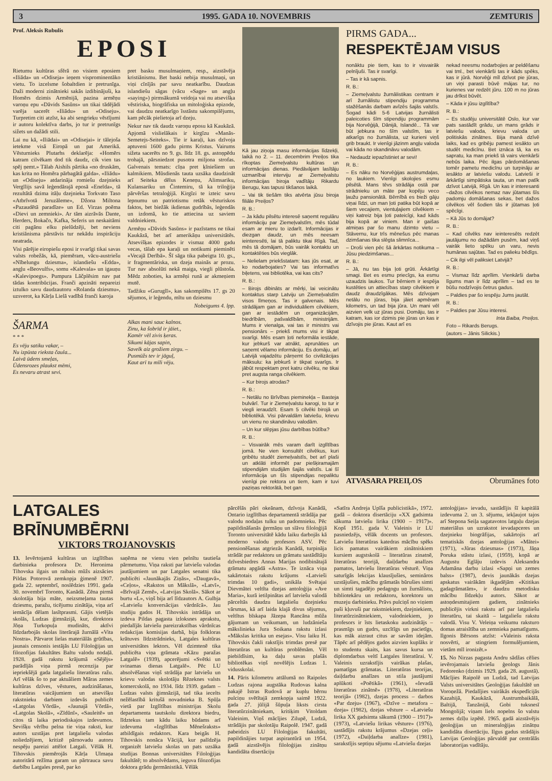3 1995. GADA 10. NOVEMBRIS ZEMTURIS
Prof. Aleksis Rubulis
EPOSI
Rietumu kultūras sfērā no visiem eposiem «Iliāda» un «Odiseja» ieņem visprominentāko vietu. To izcelsme šobaltdien ir pretrunīga. Daži moderni zinātnieki sakās izdibinājuši, ka Homērs dzimis Armēnijā, pazina armēņu varoņu epu «Dāvids Sasūns» un tikai tādējādi varēja sacerēt «Iliādu» un «Odiseju». Turpretim citi atzīst, ka abi sengrieķu vēstījumi ir autoru kolektīva darbs, jo tur ir pretrunīgs sižets un dažādi stili.
Lai nu kā, «Iliādai» un «Odisejai» ir tālejoša ietekme visā Eiropā un pat Amerikā. Vēsturnieks Plutarhs deklarēja: «Homērs katram cilvēkam dod tik daudz, cik vien tas spēj ņemt.» Tālab Aishils pārtika «no druskām, kas krita no Homēra pārbagātā galda». «Iliādu» un «Odiseju» atdarināja romiešu dzejnieks Vergīlijs savā leģendārajā eposā «Eneīda», tā rezultātā dzima itāļu dzejnieka Torkvato Taso «Atbrīvotā Jeruzāleme», Džona Miltona «Pazaudētā paradīze» un Ed. Virzas poēma «Dievi un zemnieki». Ar tām aizrāvās Dante, Herders, Bokačo, Kafka, Seferis un neskaitāmi citi pagānu elku pielūdzēji, bet neviens kristiānisma pārstāvis tur nekādu inspirāciju neatrada.
Visi pārējie eiropiešu eposi ir svarīgi tikai savas valsts robežās, kā, piemēram, vācu-austriešu «Nībelungu dziesma», islandiešu «Edda», angļu «Beovulfs», somu «Kalevala» un igauņu «Kalevipoegs». Pumpura Lāčplēsim nav pat tādas kontribūcijas. Franči apzināti nepareizi iztulko savu daudzautoru «Rolanda dziesmu», uzsverot, ka Kārļa Lielā vadībā franči karoja
pret basku musulmaņiem, resp., aizstāvēja kristiānismu. Bet baski nebija musulmaņi, un viņi cīnījās par savu neatkarību. Daudzas islandiešu sāgas (vācu «Sage» un angļu «saying») pirmsākumā veidoja vai nu atsevišķa vēstiriska, biogrāfiska un mitoloģiska epizode, vai daudzu neatkarīgo īsstāstu sakompilējums, kam pēcāk pielietoja arī dzeju.
Nekur nav tik daudz varoņu eposu kā Kaukāzā. Apjomā vislielākais ir kirgīzu «Manās-Semetejs-Seiteks». Tie ir karaļi, kas dzīvoja aptuveni 1600 gadu pirms Kristus. Vairums sižeta sacerēts no 9. gs. līdz 18. gs. astoņpēdu trohajā, pārsniedzot pusotra miljona strofas. Galvenais temats: cīņa pret ķīniešiem un kalmikiem. Mūsdienās tauta uzsāka daudzināt arī Seiteka dēlus Keneņu, Alimsariku, Kulansariku un Čintemiru, tā ka triloģija pārvēršas tetraloģijā. Kirgīzi te izteic savu lepnumu un patriotismu retāk vēsturiskos faktos, bet biežāk ikdienas gudrībās, leģendās un izdomā, ko tie attiecina uz saviem valdniekiem.
Armēņu «Dāvids Sasūns» ir pazīstams ne tikai Kaukāzā, bet arī amerikāņu universitātēs. Atsevišķas epizodes ir vismaz 4000 gadu vecas, tālab epa karaļi un notikumi pieminēti «Vecajā Derībā». Šī sāga tika pabeigta 10. gs., ir fragmentāriska, un dzeja mainās ar prozu. Tur nav absolūti nekā maiga, viegli plūstoša. Mēdz zoboties, ka armēņi runā ar akmeņiem mutē.
Tadžiku «Guruglī», kas sakompilēts 17. gs 20 sējumos, ir leģendu, mītu un dziesmu
Nobeigums 4. lpp.
ŠARMA
* * *
Es vēju satiku vakar, –
Nu izpūsta rieksta čaula...
Laivā ūdens smeļas,
Ūdensrozes plaukst mēmi,
Es nevaru atrast sevi.
Alkas mani sauc kalnos.
Zinu, ka šobrīd ir jāiet.,
Kamēr vēl zivis ķeras.
Sīkumi kājas sapin,
Savelk aiz grožiem zirgu. –
Pusmūžs tev ir jāguļ,
Kaut arī tu mīli vēju.
Kā jau ziņoja masu informācijas līdzekļi, laikā no 2. – 11. decembrim Preiļos tika rīkoptas Ziemeļvalstu kultūras un informācijas dienas. Piedāvājam lasītāju uzmanībai interviju ar Ziemeļvalstu informācijas biroja vadītāju Rikardu Berugu, kas tapusi tikšanos laikā.
– Vai tik tiešām tiks atvērta jūsu biroja filiāle Preiļos?
R. B.:
– Ja kādu pilsētu interesē saņemt regulāru informāciju par Ziemeļvalstīm, mēs tūdal esam ar mieru to izdarīt. Informācijas ir diezgan daudz, un mēs neesam ieinteresēti, lai tā paliktu tikai Rīgā. Tad, mēs tā domājam, būs vairāk kontaktu un kontaktēties būs vieglāk.
– Nelielam priekšstatam: kas jūs esat, ar ko nodarbojaties? Vai tas informatīvs biļetens, vai bibliotēka, vai kas cits?
R. B.:
– Birojs dibināts ar mērķi, lai veicinātu kontaktus starp Latviju un Ziemeļvalstīm visos līmeņos. Tas ir galvenais. Mēs strādājam gan ar individuāliem cilvēkiem, gan ar iestādēm un organizācijām, biedrībām, pašvaldībām, ministrijām. Mums ir vienalga, vai tas ir ministrs vai pensionārs – priekš mums visi ir tikpat svarīgi. Mēs esam ļoti neformāla iestāde, kur jebkurš var atnākt, aprunāties un saņemt vēlamo informāciju. Es domāju, arī Latvijā vajadzētu pārņemt šo civilizācijas māksulu: ka jebkurš ir tikpat svarīgs. Ir jābūt respektam pret katru cilvēku, ne tikai pret augsta ranga cilvēkiem.
– Kur birojs atrodas?
R. B.:
– Netālu no Brīvības pieminekļa – Basteja bulvārī. Tur ir Ziemeļvalstu karogi, to tur ir viegli ieraudzīt. Esam 5 cilvēki birojā un bibliotēkā. Visi pārvaldām latviešu, krievu un vienu no skandināvu valodām.
– Un kur slēpjas jūsu darbības būtība?
R. B.:
– Visvairāk mēs varam darīt izglītības jomā. Ne vien konsultēt cilvēkus, kuri gribētu studēt ziemeļvalstīs, bet arī plaši un atklāti informēt par piešķiramajām stipendijām studijām šajās valstīs. Lai šī informācija un šīs stipendijas nepaliktu vienīgi pie rektora un tiem, kam ir tuvi paziņas rektorātā, bet gan
PIRMS GADA...
RESPEKTĒJAM VISUS
nonāktu pie tiem, kas to ir visvairāk pelnījuši. Tas ir svarīgi.
– Tas ir kā sapnis.
R. B.:
– Ziemeļvalstu žurnālistikas centram ir arī žurnālistu stipendiju programma stažēšanās darbam avīzēs šajās valstīs. Šogad kādi 5-6 Latvijas žurnālisti paleicoties šīm stipendiju programmām bija Norvēģijā, Dānijā, Islandē... Tā var būt jebkura no šīm valstīm, tas ir atkarīgs no žurnālista, uz kurieni viņš grib braukt. Ir vienīgi jāzinm angļu valoda vai kāda no skandināvu valodām.
– Nedaudz iepazīstiniet ar sevi!
R. B.:
– Es nāku no Norvēģijas austrumdaļas, no laukiem. Vienīgi skolojies esmu pilsētā. Mans tēvs strādāja ostā par strādnieku un māte par kopēju veco ļaužu pansionātā. Bērnībā es bieži gāju viņai līdzi, un man ļoti patika būt kopā ar šiem vecajiem, vientuļajiem cilvēkiem – viņi katreiz bija ļoti pateicīgi, kad kāds bija kopā ar viniem. Man ir gaišas atmiņas par šo manu dzimto vietu – Stāvernu, kur trīs mēnešus pēc manas dzimšanas tika slēgta slimnīca...
– Droši vien pēc šā ārkārtas notikuma – Jūsu piedzimšanas...
R. B.:
– Jā, nu tas bija ļoti grūti. Ārkārtīgi smagi. Bet es esmu priecīgs, ka esmu uzaudzis laukos. Tur bērniem ir iespēja kustēties un attiecības starp cilvēkiem ir daudz draudzīgākas. Mēs dzīvojam netālu no jūras, bija jāiet apmēram kilometrs, un tad bija jūra. Un mani vēl aizvien velk uz jūras pusi. Domāju, tas ir katram, kas ior dzimis pie jūras un kas ir dzīvojis pie jūras. Kaut arī es
nekad neesmu nodarbojies ar peldēšanu vai tml., bet vienkārši tas ir kāds spēks, kas ir jūrā. Norvēģi mīl dzīvot pie jūras, un viņi parasti būvē mājas tur, no kurienes var redzēt jūru. 100 m no jūras jau drīkst būvēt.
– Kāda ir jūsu izglītība?
R. B.:
– Es studēju universitātē Oslo, kur var pats sastādīt grādu, un mans grāds ir latviešu valoda, krievu valoda un politiskās zinātnes. Bija manā dzīvē laiks, kad es gribēju pamest iesākto un studēt medicīnu. Bet iznāca tā, ka es sapratu, ka man priekš tā vairs vienkārši nebūs laika. Pēc ilgas pārdomāšanas tomēr pametu medicīnu un turpināju ar iesākto ar latviešu valodu. Latvieši ir ārkārtīgi simpātiska tauta, un man patīk dzīvot Latvijā, Rīgā. Un kas ir interesanti –dažos cilvēkos nemaz nav jūtamas šīs padomju domāšanas sekas, bet dažos cilvēkos vēl šodien tās ir jūtamas ļoti spēcīgi.
– Kā Jūs to domājat?
R. B.:
– Kad cilvēks nav ieinteresēts redzēt jautājumu no dažādām pusēm, kad viņš vairāk lieto spēku un varu, nevis humānas sajūtas. Tad es palieku bēdīgs.
– Cik ilgi vēl paliksiet Latvijā?
R. B.:
– Vismaz līdz aprīlim. Vienkārši darba līgums man ir līdz aprīlim – tad es te būšu nodzīvojis četrus gadus.
– Paldies par šo iespēju Jums jautāt.
R. B.:
– Paldies par Jūsu interesi.
Inta Baiba, Preiļos.
Foto – Rikards Berugs.
(autors – Jānis Silickis.)
ATVASARA PREIĻOS Obrumānes foto
LATGALES BRĪNUMBĒRNI
VIKTORS TROJANOVSKIS
13. Ievērtojamā kultūras un izglītības darbinieka profesora Dr. Heronima Tihovska ilgais un raibais mūžs aizsācies Pildas Potorovā zemkopja ģimenē 1907. gada 22. septembrī, noslēdzies 1991. gada 30. novembrī Toronto, Kanādā. Zēna pirmā skolotāja bija māte, neizsmeļama tautas dziesmu, paražu, ticējumu zinātāja, viņa arī iemācīja dēlam lasītprasmi. Gājis vietējās skolās, Ludzas ģimnāzijā, kur, direktora Jōņa Turkopuļa mudināts, aktīvi līdzdarbojās skolas literārajā žurnālā «Vita Nostra». Pārvarot lielas materiālās grūtības, jaunais censonis iestājās LU Filoloģijas un filozofijas fakultātes Baltu valodu nodaļā. 1928. gadā rakstu krājumā «Sējējs» parādījās viņa pirmā recenzija par iepriekšējā gada latgaliešu literatūras ražu. Arī vēlāk šo to par aktuāliem Māras zemes kultūras dzīves, vēstures, audzināšanas, literatūras vaicājumiem un atsevišķu rakstnieku darbiem izdevās publicēt «Latgolas Vōrdā», «Jaunajā Vōrdā», «Latgolas Skolā», «Zīdūnī», «Sauleitē» un citos tā laika periodiskajos izdevumos. Sevišķu vērību pelna tie viņa raksti, kur autors uzstājas pret latgaliešu valodas noliedzējiem, kritizē pārnovadu autoru nespēju pareizi attēlot Latgali. Vēlāk H. Tihovskis piemērojās Kārļa Ulmaņa autoritārā režīma garam un pārtrauca savu darbību Latgales presē, par ko
saņēma ne vienu vien pelnītu tautieša pārmetumu. Viņa raksti par latviešu valodas jautājumiem un par Latgales senatni tika publicēti «Jaunākajās Ziņās», «Daugavā», «Ceļos», «Rakstos un Mākslā», «Latvī», «Brīvajā Zemē», «Latvijas Skolā». Sākot ar burtu «L», viņš bija arī līdzautors A. Gulbja «Latviešu konversācijas vārdnīcā». Jau studiju gados H. Tihovskis istrādāja un izdeva Pildas pagasta izloksnes aprakstu, piedalījās latviešu pareizrakstības vārdnīcas redakcijas komisijas darbā, bija folkloras krātuves līdzstrādnieks, Latgales kultūras universitātes lektors. Vēl dzimtenē tika publicēta viņa grāmata «Kāzu paražas Latgalē» (1939), apcerējumi «Svētki un svinamas dienas Latgalē». Pēc LU absolvēšanas viņš strādāja par latviešu un krievu valodas skolotāju Rēzeknes valsts komercskolā, no 1934. līdz 1939. gadam – Ludzas valsts ģimnāzijā, tad tika iecelts nežēlastībā kritušā novadnieka B. Spūļa vietā par Izglītības ministrijas Skolu departamenta tautskolu direktora biedru, līdztekus tam kādu laiku būdams arī izdevuma «Izglītības Mēnešraksts» atbildīgais redaktors. Kara beigās H. Tihovskis nonāca Vācijā, kur palīdzēja organizēt latviešu skolas un pats uzsāka studijas Bonnas universitātes Filoloģijas fakultātē; to absolvēdams, ieguva filozofijas doktora grādu ģermānistikā. Vēlāk
pārcēlās pāri okeānam, dzīvoja Kanādā, Ontario izglītības departamentā strādāja par valodu nodaļas tulku un padomnieku. Pēc papildināšanās ģermāņu un slāvu filoloģijā Toronto universitātē kādu laiku darbojās kā moderno valodu profesors ASV. Pēc pensionēšanas atgriezās Kanādā, turpināja strādāt par redaktoru un grāmatu sastādītāju dzīvesbiedres Annas Marijas nodibinātajā grāmatu apgādā «Astra». Te iznāca viņa sakārtotais rakstu krājums «Latvieši trimdas 10 gadi», unikāla Svētajai Dievmātei veltīta dzejas antoloģija «Ave Maria», kurā ietilpinātas arī latviešu valodā pārceltās daudzu latgaliešu dzejnieku vārsmas, kā arī laida klajā divus sējumus, veltītus bīskapa Jāzepa Rancāna mūža gājumam un veikumam, un ludzānieša mākslinieka Jura Soikana rakstu izlasi «Mākslas kritika un esejas». Visu laiku H. Tihovskis čakli rakstījis trimdas presē par literatūras un kultūras problēmām. Vēl piebildīsim, ka daļu savas plašās bibliotēkas viņš novēlējis Ludzas 1. vidusskolai.
14. Pāris kilometru attālumā no Raipoles Ludzas rajona augstāka Rudovas kalna pakajē Istras Rudovā ar kuplu bērnu pulciņu svētītajā zemkopja saimē 1922. gada 27. jūlijā šūpuļa liksts cirsta literatūrzinātniekam, kritiķim Vitoldam Valeinim. Viņš mācījies Zilupē, Ludzā, strādājis par skolotāju Raipolē. 1947. gadā pabeidzis LU Filoloģijas fakultāti, papildinājies turpat aspirantūrā un 1954. gadā aizstāvējis filoloģijas zinātņu kandidāta disertāciju
«Satīra Andreja Upīša publicistikā», 1972. gadā – doktora disertāciju «XX gadsimta sākuma latviešu lirika (1900 – 1917)». Kopš 1951. gada V. Valeinis ir LU pasniedzējs, vēlāk docents un profesors. Latviešu literatūras katedras mācību spēks licis pamatus vairākiem zinātniskiem kursiem augstskolā – literatūras zinatnē, literatūras teorijā, daiļdarbu analīzes pamatos, latviešu literatūras vēsturē. Viņa saturīgās lekcijas klausījušies, semināros uzstājušies, mācību grāmatās būrušies simti un simti tagadējo pedagogu un žurnālistu, bibliotekāru un redaktoru, korektoru un muzeju darbinieku. Prāvs pulciņš no viņiem paši kļuvuši par rakstniekiem, dzejniekiem, literatūrzinātniekiem, valodniekiem, jo profesors ir īsts lietaskoku audzinātājs – prasmīgs un gudrs, uzcītīgs un pacietīgs, kas māk aizraut citus ar savām idejām. Tāpēc arī pēdējos gados aizvien kuplāks ir to studentu skaits, kas savus kursa un diplomdarbus veltī Latgales literatūrai. V. Valeinis uzrakstījis vairākas plašas, pamatīgas grāmatas. Literatūras teorijas, daiļdarbu analīzes un stila jautājumi aplūkoti «Poētikā» (1961), «Ievadā literatūras zinātnē» (1978), «Literatūras teorijā» (1982), dzejas process – darbos «Par dzeju» (1967), «Dzīve – metafora – dzeja» (1982), dzejas vēsture – «Latviešu lirika XX gadsimta sākumā (1900 – 1917)» (1973), «Latviešu lirikas vēsture» (1976), sastādījis rakstu krājumus «Dzejas ceļi» (1972), «Daiļdarba analīze» (1981), sarakstījis septiņu sējumu «Latviešu dzejas
antoloģijas» ievadu, sastādījis šī kapitālā izdevuma 2. un 3. sējumu, iekļaujot tajos arī Stepona Seiļa sagatavotos latgaļu dzejas materiālus un uzrakstot ievadapceres un dzejnieku biogrāfijas, sakārtojis arī tematiskās dzejas antoloģijas «Mātei» (1971), «Jūras dziesmas» (1973), Jāņa Poruka stāstu izlasi, (1959), kopā ar Augustu Eglāju izdevis Aleksandra Adamāna darbu izlasi «Sapņi un zemes balss» (1987), devis jaunākās dzejas apskatus vairākām ikgadējām «Ktitikas gadagrāmatām», ir daudzu metodisku mācību līdzekļu autors. Sākot ar astoņdesmitajiem gadiem, zinātnieks publicējis virkni rakstu arī par latgaliešu literatūru, tai skaitā – latgaliešu rakstu valodā. Visu V. Veleiņa veikumu raksturo domas atraisītība un zemnieka pamatīgums. Ilgonis Bērsons atzīst: «Valeinis raksta nosvērti, ar stingriem formulējumiem, vietām mīl ironizēt.»
15. No Nirzas pagasta Andru sādžas cēlies ievērojamais latviešu ģeologs Jānis Fedorenko (dzimis 1929. gada 28. augustā). Mācījies Raipolē un Ludzā, tad Latvijas Valsts universitātes Ģeoloģijas fakultātē un Voroņežā. Piedalījies vairākās ekspedīcijās Kazahijā, Kaukāzā, Austrumbaikālā, Baltijā, Tanzānijā, Gobi tuksnesī Mongolijā; viņam liels nopelns šo valstu zemes dzīļu izpētē. 1965. gadā aizstāvējis ģeoloģijas un mineraloģijas zinātņu kandidāta disertāciju. Ilgus gadus strādājis Latvijas Ģeoloģijas pārvaldē par centrālās laboratorijas vadītāju.